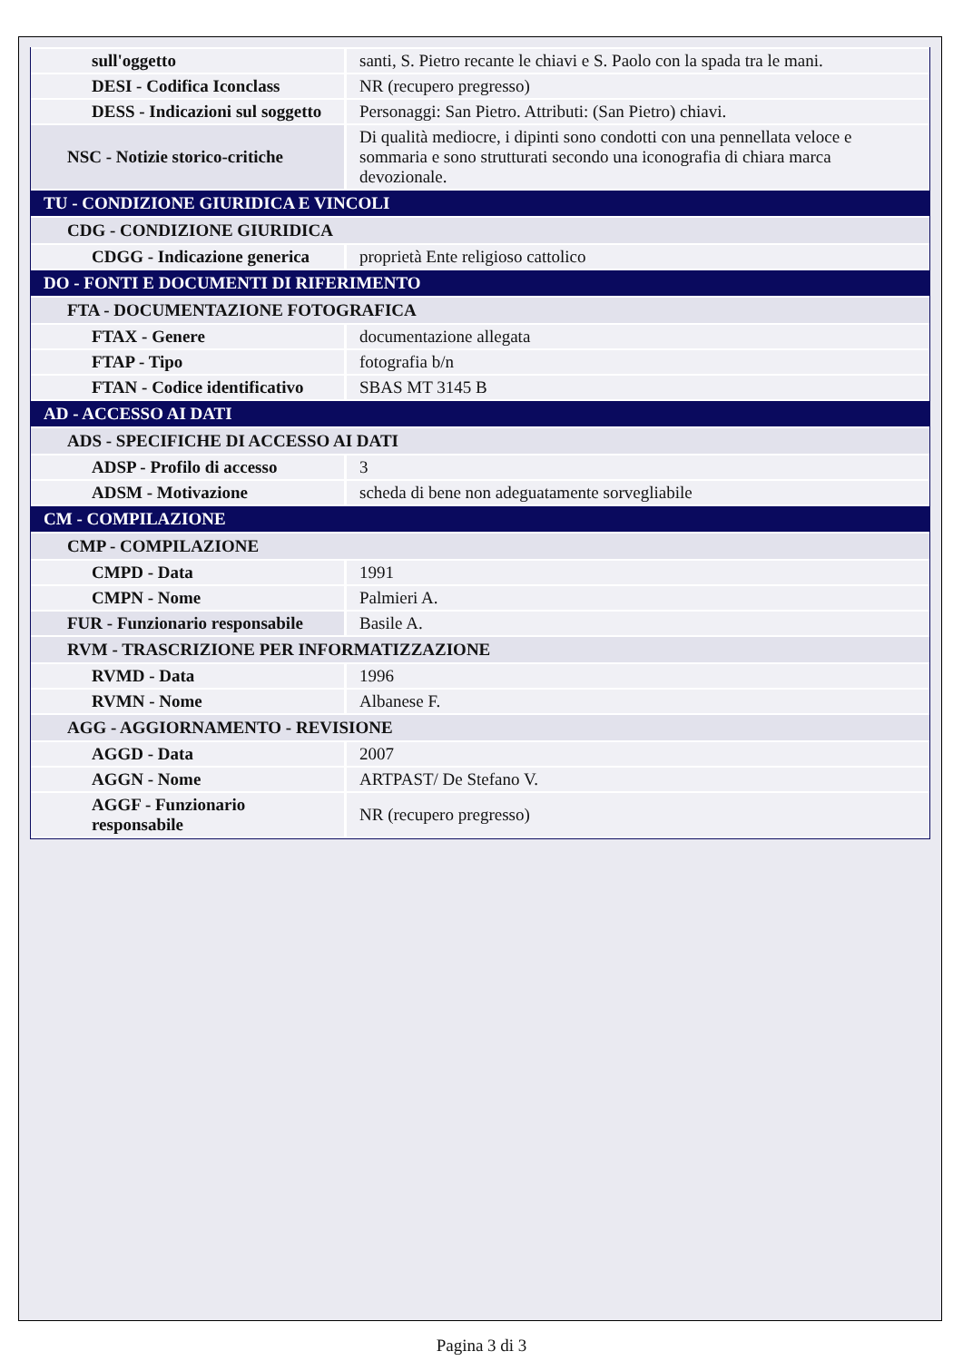| sull'oggetto | santi, S. Pietro recante le chiavi e S. Paolo con la spada tra le mani. |
| DESI - Codifica Iconclass | NR (recupero pregresso) |
| DESS - Indicazioni sul soggetto | Personaggi: San Pietro. Attributi: (San Pietro) chiavi. |
| NSC - Notizie storico-critiche | Di qualità mediocre, i dipinti sono condotti con una pennellata veloce e sommaria e sono strutturati secondo una iconografia di chiara marca devozionale. |
| TU - CONDIZIONE GIURIDICA E VINCOLI | |
| CDG - CONDIZIONE GIURIDICA | |
| CDGG - Indicazione generica | proprietà Ente religioso cattolico |
| DO - FONTI E DOCUMENTI DI RIFERIMENTO | |
| FTA - DOCUMENTAZIONE FOTOGRAFICA | |
| FTAX - Genere | documentazione allegata |
| FTAP - Tipo | fotografia b/n |
| FTAN - Codice identificativo | SBAS MT 3145 B |
| AD - ACCESSO AI DATI | |
| ADS - SPECIFICHE DI ACCESSO AI DATI | |
| ADSP - Profilo di accesso | 3 |
| ADSM - Motivazione | scheda di bene non adeguatamente sorvegliabile |
| CM - COMPILAZIONE | |
| CMP - COMPILAZIONE | |
| CMPD - Data | 1991 |
| CMPN - Nome | Palmieri A. |
| FUR - Funzionario responsabile | Basile A. |
| RVM - TRASCRIZIONE PER INFORMATIZZAZIONE | |
| RVMD - Data | 1996 |
| RVMN - Nome | Albanese F. |
| AGG - AGGIORNAMENTO - REVISIONE | |
| AGGD - Data | 2007 |
| AGGN - Nome | ARTPAST/ De Stefano V. |
| AGGF - Funzionario responsabile | NR (recupero pregresso) |
Pagina 3 di 3